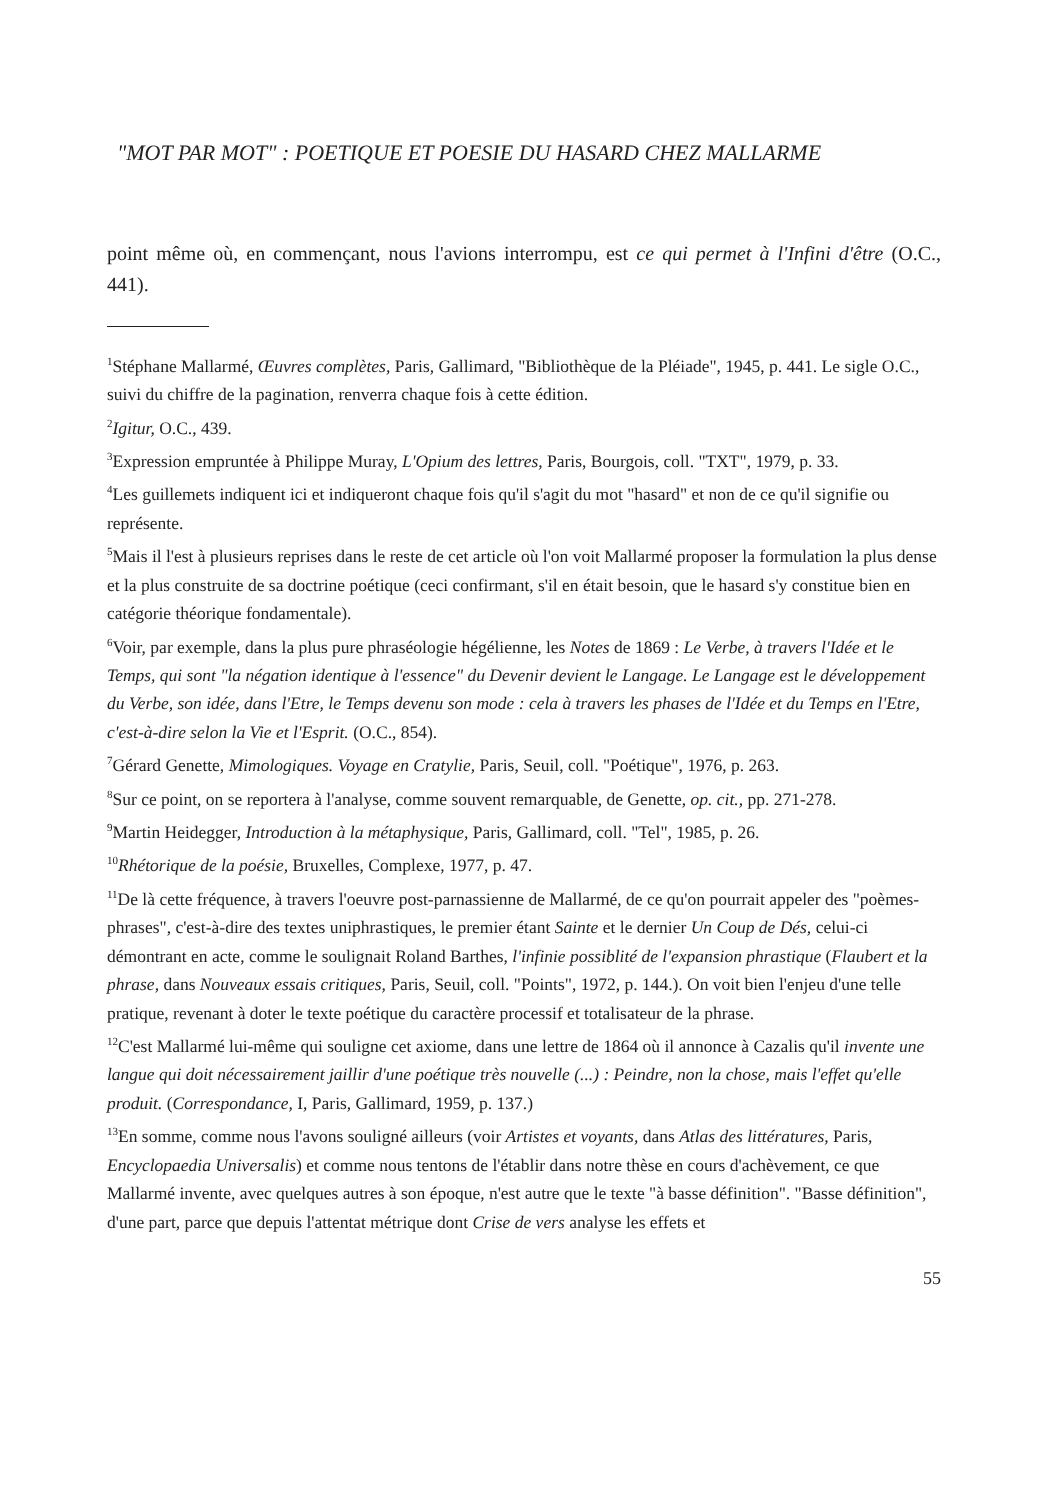"MOT PAR MOT" : POETIQUE ET POESIE DU HASARD CHEZ MALLARME
point même où, en commençant, nous l'avions interrompu, est ce qui permet à l'Infini d'être (O.C., 441).
<sup>1</sup> Stéphane Mallarmé, Œuvres complètes, Paris, Gallimard, "Bibliothèque de la Pléiade", 1945, p. 441. Le sigle O.C., suivi du chiffre de la pagination, renverra chaque fois à cette édition.
<sup>2</sup> Igitur, O.C., 439.
<sup>3</sup> Expression empruntée à Philippe Muray, L'Opium des lettres, Paris, Bourgois, coll. "TXT", 1979, p. 33.
<sup>4</sup> Les guillemets indiquent ici et indiqueront chaque fois qu'il s'agit du mot "hasard" et non de ce qu'il signifie ou représente.
<sup>5</sup> Mais il l'est à plusieurs reprises dans le reste de cet article où l'on voit Mallarmé proposer la formulation la plus dense et la plus construite de sa doctrine poétique (ceci confirmant, s'il en était besoin, que le hasard s'y constitue bien en catégorie théorique fondamentale).
<sup>6</sup> Voir, par exemple, dans la plus pure phraséologie hégélienne, les Notes de 1869 : Le Verbe, à travers l'Idée et le Temps, qui sont "la négation identique à l'essence" du Devenir devient le Langage. Le Langage est le développement du Verbe, son idée, dans l'Etre, le Temps devenu son mode : cela à travers les phases de l'Idée et du Temps en l'Etre, c'est-à-dire selon la Vie et l'Esprit. (O.C., 854).
<sup>7</sup> Gérard Genette, Mimologiques. Voyage en Cratylie, Paris, Seuil, coll. "Poétique", 1976, p. 263.
<sup>8</sup> Sur ce point, on se reportera à l'analyse, comme souvent remarquable, de Genette, op. cit., pp. 271-278.
<sup>9</sup> Martin Heidegger, Introduction à la métaphysique, Paris, Gallimard, coll. "Tel", 1985, p. 26.
<sup>10</sup> Rhétorique de la poésie, Bruxelles, Complexe, 1977, p. 47.
<sup>11</sup> De là cette fréquence, à travers l'oeuvre post-parnassienne de Mallarmé, de ce qu'on pourrait appeler des "poèmes-phrases", c'est-à-dire des textes uniphrastiques, le premier étant Sainte et le dernier Un Coup de Dés, celui-ci démontrant en acte, comme le soulignait Roland Barthes, l'infinie possiblité de l'expansion phrastique (Flaubert et la phrase, dans Nouveaux essais critiques, Paris, Seuil, coll. "Points", 1972, p. 144.). On voit bien l'enjeu d'une telle pratique, revenant à doter le texte poétique du caractère processif et totalisateur de la phrase.
<sup>12</sup>C'est Mallarmé lui-même qui souligne cet axiome, dans une lettre de 1864 où il annonce à Cazalis qu'il invente une langue qui doit nécessairement jaillir d'une poétique très nouvelle (...) : Peindre, non la chose, mais l'effet qu'elle produit. (Correspondance, I, Paris, Gallimard, 1959, p. 137.)
<sup>13</sup> En somme, comme nous l'avons souligné ailleurs (voir Artistes et voyants, dans Atlas des littératures, Paris, Encyclopaedia Universalis) et comme nous tentons de l'établir dans notre thèse en cours d'achèvement, ce que Mallarmé invente, avec quelques autres à son époque, n'est autre que le texte "à basse définition". "Basse définition", d'une part, parce que depuis l'attentat métrique dont Crise de vers analyse les effets et
55